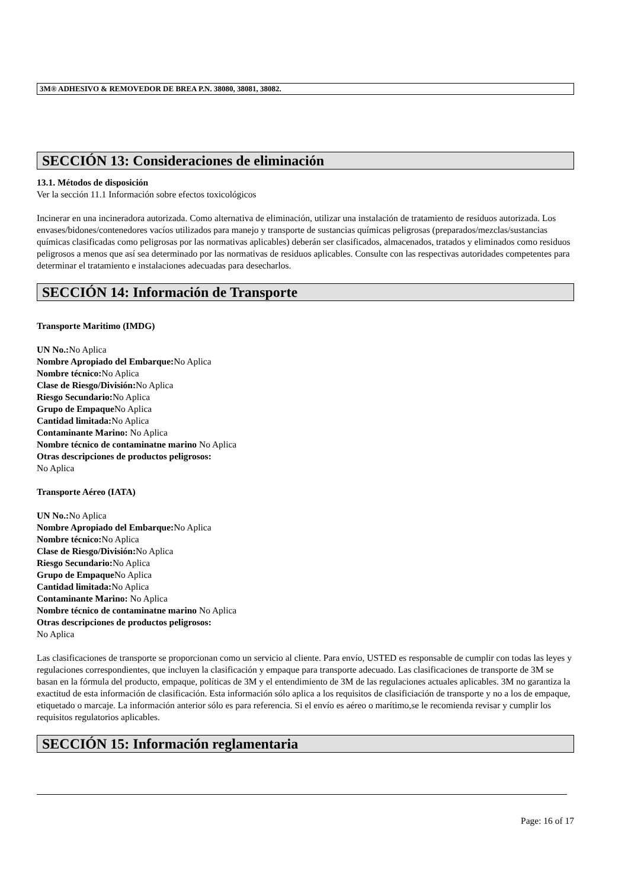3M® ADHESIVO & REMOVEDOR DE BREA P.N. 38080, 38081, 38082.
SECCIÓN 13: Consideraciones de eliminación
13.1. Métodos de disposición
Ver la sección 11.1 Información sobre efectos toxicológicos
Incinerar en una incineradora autorizada. Como alternativa de eliminación, utilizar una instalación de tratamiento de residuos autorizada. Los envases/bidones/contenedores vacíos utilizados para manejo y transporte de sustancias químicas peligrosas (preparados/mezclas/sustancias químicas clasificadas como peligrosas por las normativas aplicables) deberán ser clasificados, almacenados, tratados y eliminados como residuos peligrosos a menos que así sea determinado por las normativas de residuos aplicables. Consulte con las respectivas autoridades competentes para determinar el tratamiento e instalaciones adecuadas para desecharlos.
SECCIÓN 14: Información de Transporte
Transporte Maritimo (IMDG)
UN No.: No Aplica
Nombre Apropiado del Embarque: No Aplica
Nombre técnico: No Aplica
Clase de Riesgo/División: No Aplica
Riesgo Secundario: No Aplica
Grupo de Empaque No Aplica
Cantidad limitada: No Aplica
Contaminante Marino: No Aplica
Nombre técnico de contaminatne marino No Aplica
Otras descripciones de productos peligrosos:
No Aplica
Transporte Aéreo (IATA)
UN No.: No Aplica
Nombre Apropiado del Embarque: No Aplica
Nombre técnico: No Aplica
Clase de Riesgo/División: No Aplica
Riesgo Secundario: No Aplica
Grupo de Empaque No Aplica
Cantidad limitada: No Aplica
Contaminante Marino: No Aplica
Nombre técnico de contaminatne marino No Aplica
Otras descripciones de productos peligrosos:
No Aplica
Las clasificaciones de transporte se proporcionan como un servicio al cliente. Para envío, USTED es responsable de cumplir con todas las leyes y regulaciones correspondientes, que incluyen la clasificación y empaque para transporte adecuado. Las clasificaciones de transporte de 3M se basan en la fórmula del producto, empaque, políticas de 3M y el entendimiento de 3M de las regulaciones actuales aplicables. 3M no garantiza la exactitud de esta información de clasificación. Esta información sólo aplica a los requisitos de clasificiación de transporte y no a los de empaque, etiquetado o marcaje. La información anterior sólo es para referencia. Si el envío es aéreo o marítimo,se le recomienda revisar y cumplir los requisitos regulatorios aplicables.
SECCIÓN 15: Información reglamentaria
Page: 16 of 17